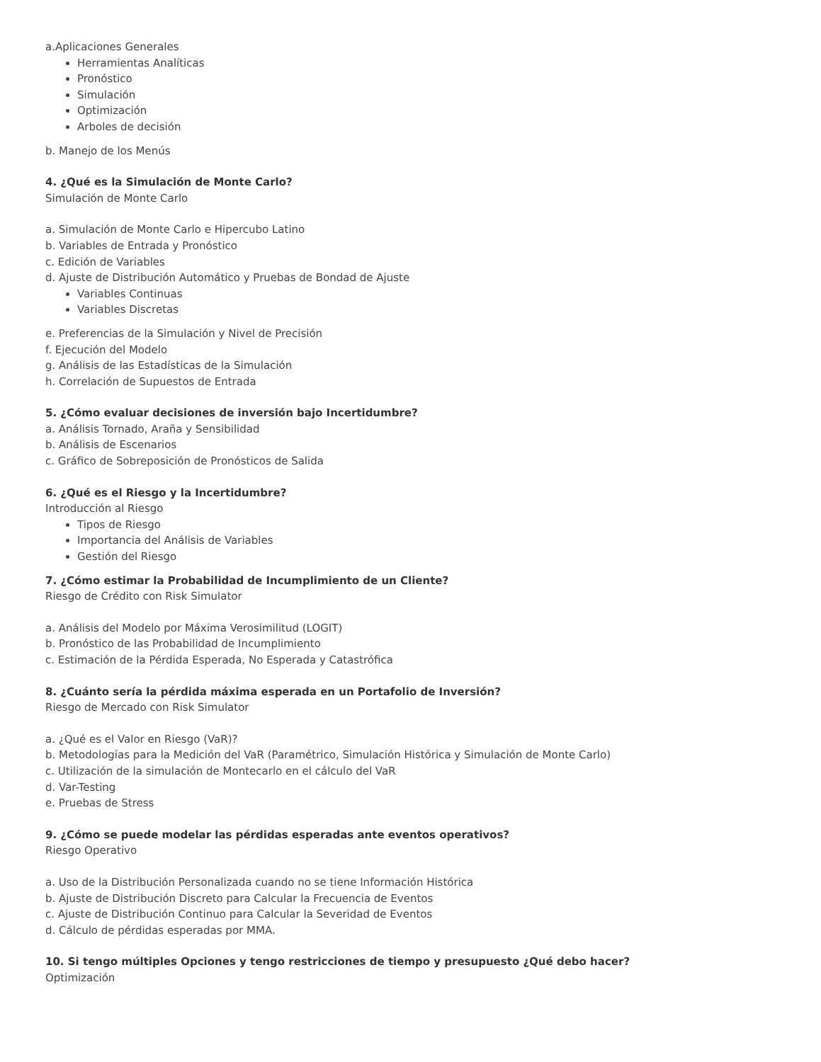a.Aplicaciones Generales
Herramientas Analíticas
Pronóstico
Simulación
Optimización
Arboles de decisión
b. Manejo de los Menús
4. ¿Qué es la Simulación de Monte Carlo?
Simulación de Monte Carlo
a. Simulación de Monte Carlo e Hipercubo Latino
b. Variables de Entrada y Pronóstico
c. Edición de Variables
d. Ajuste de Distribución Automático y Pruebas de Bondad de Ajuste
Variables Continuas
Variables Discretas
e. Preferencias de la Simulación y Nivel de Precisión
f. Ejecución del Modelo
g. Análisis de las Estadísticas de la Simulación
h. Correlación de Supuestos de Entrada
5. ¿Cómo evaluar decisiones de inversión bajo Incertidumbre?
a. Análisis Tornado, Araña y Sensibilidad
b. Análisis de Escenarios
c. Gráfico de Sobreposición de Pronósticos de Salida
6. ¿Qué es el Riesgo y la Incertidumbre?
Introducción al Riesgo
Tipos de Riesgo
Importancia del Análisis de Variables
Gestión del Riesgo
7. ¿Cómo estimar la Probabilidad de Incumplimiento de un Cliente?
Riesgo de Crédito con Risk Simulator
a. Análisis del Modelo por Máxima Verosimilitud (LOGIT)
b. Pronóstico de las Probabilidad de Incumplimiento
c. Estimación de la Pérdida Esperada, No Esperada y Catastrófica
8. ¿Cuánto sería la pérdida máxima esperada en un Portafolio de Inversión?
Riesgo de Mercado con Risk Simulator
a. ¿Qué es el Valor en Riesgo (VaR)?
b. Metodologías para la Medición del VaR (Paramétrico, Simulación Histórica y Simulación de Monte Carlo)
c. Utilización de la simulación de Montecarlo en el cálculo del VaR
d. Var-Testing
e. Pruebas de Stress
9. ¿Cómo se puede modelar las pérdidas esperadas ante eventos operativos?
Riesgo Operativo
a. Uso de la Distribución Personalizada cuando no se tiene Información Histórica
b. Ajuste de Distribución Discreto para Calcular la Frecuencia de Eventos
c. Ajuste de Distribución Continuo para Calcular la Severidad de Eventos
d. Cálculo de pérdidas esperadas por MMA.
10. Si tengo múltiples Opciones y tengo restricciones de tiempo y presupuesto ¿Qué debo hacer?
Optimización